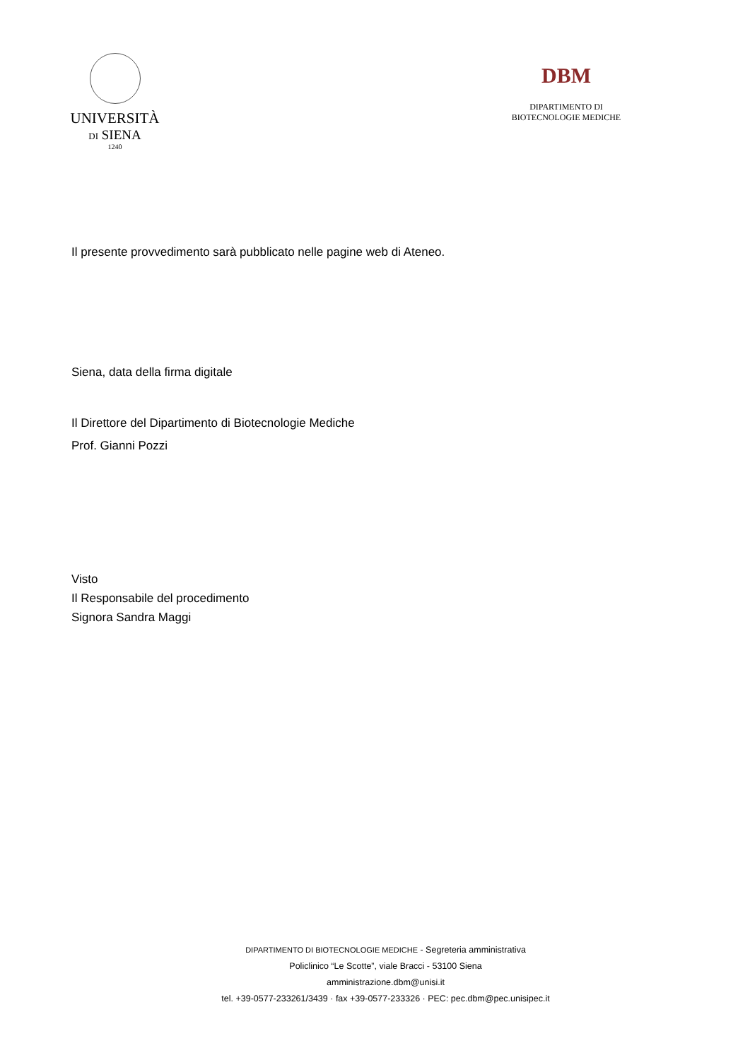UNIVERSITÀ
DI SIENA
1240
DBM
DIPARTIMENTO DI
BIOTECNOLOGIE MEDICHE
Il presente provvedimento sarà pubblicato nelle pagine web di Ateneo.
Siena, data della firma digitale
Il Direttore del Dipartimento di Biotecnologie Mediche
Prof. Gianni Pozzi
Visto
Il Responsabile del procedimento
Signora Sandra Maggi
DIPARTIMENTO DI BIOTECNOLOGIE MEDICHE - Segreteria amministrativa
Policlinico “Le Scotte”, viale Bracci - 53100 Siena
amministrazione.dbm@unisi.it
tel. +39-0577-233261/3439 · fax +39-0577-233326 · PEC: pec.dbm@pec.unisipec.it